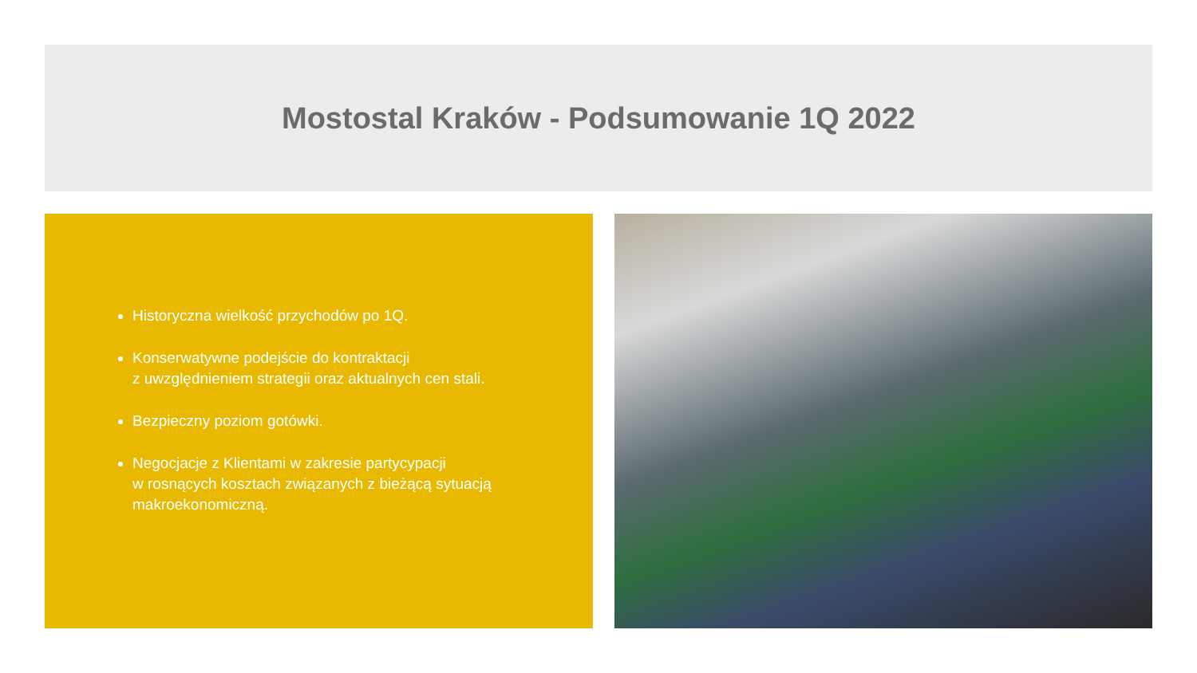Mostostal Kraków - Podsumowanie 1Q 2022
Historyczna wielkość przychodów po 1Q.
Konserwatywne podejście do kontraktacji
z uwzględnieniem strategii oraz aktualnych cen stali.
Bezpieczny poziom gotówki.
Negocjacje z Klientami w zakresie partycypacji
w rosnących kosztach związanych z bieżącą sytuacją
makroekonomiczną.